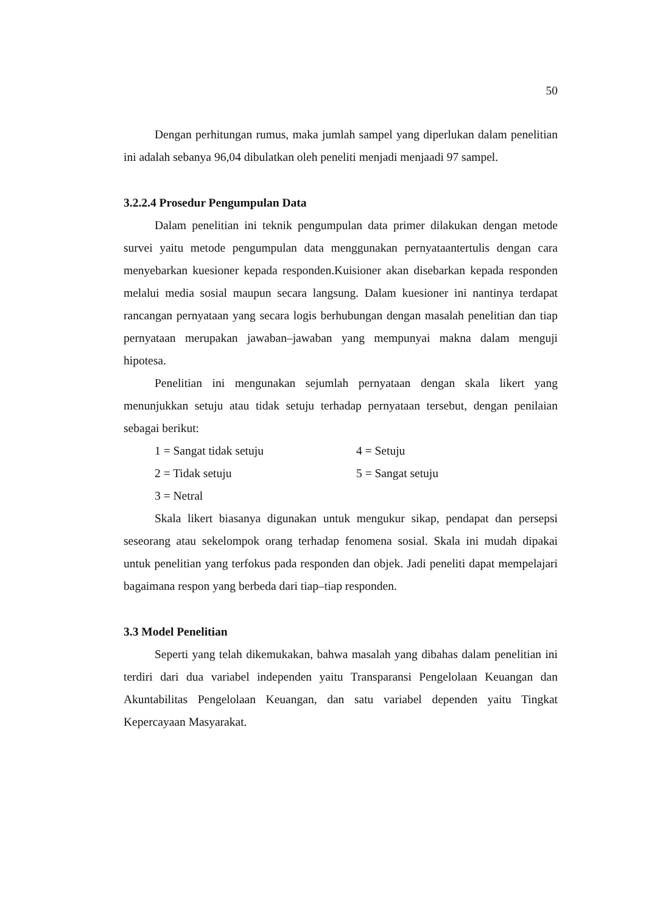50
Dengan perhitungan rumus, maka jumlah sampel yang diperlukan dalam penelitian ini adalah sebanya 96,04 dibulatkan oleh peneliti menjadi menjaadi 97 sampel.
3.2.2.4 Prosedur Pengumpulan Data
Dalam penelitian ini teknik pengumpulan data primer dilakukan dengan metode survei yaitu metode pengumpulan data menggunakan pernyataantertulis dengan cara menyebarkan kuesioner kepada responden.Kuisioner akan disebarkan kepada responden melalui media sosial maupun secara langsung. Dalam kuesioner ini nantinya terdapat rancangan pernyataan yang secara logis berhubungan dengan masalah penelitian dan tiap pernyataan merupakan jawaban–jawaban yang mempunyai makna dalam menguji hipotesa.
Penelitian ini mengunakan sejumlah pernyataan dengan skala likert yang menunjukkan setuju atau tidak setuju terhadap pernyataan tersebut, dengan penilaian sebagai berikut:
1 = Sangat tidak setuju 4 = Setuju
2 = Tidak setuju 5 = Sangat setuju
3 = Netral
Skala likert biasanya digunakan untuk mengukur sikap, pendapat dan persepsi seseorang atau sekelompok orang terhadap fenomena sosial. Skala ini mudah dipakai untuk penelitian yang terfokus pada responden dan objek. Jadi peneliti dapat mempelajari bagaimana respon yang berbeda dari tiap–tiap responden.
3.3 Model Penelitian
Seperti yang telah dikemukakan, bahwa masalah yang dibahas dalam penelitian ini terdiri dari dua variabel independen yaitu Transparansi Pengelolaan Keuangan dan Akuntabilitas Pengelolaan Keuangan, dan satu variabel dependen yaitu Tingkat Kepercayaan Masyarakat.